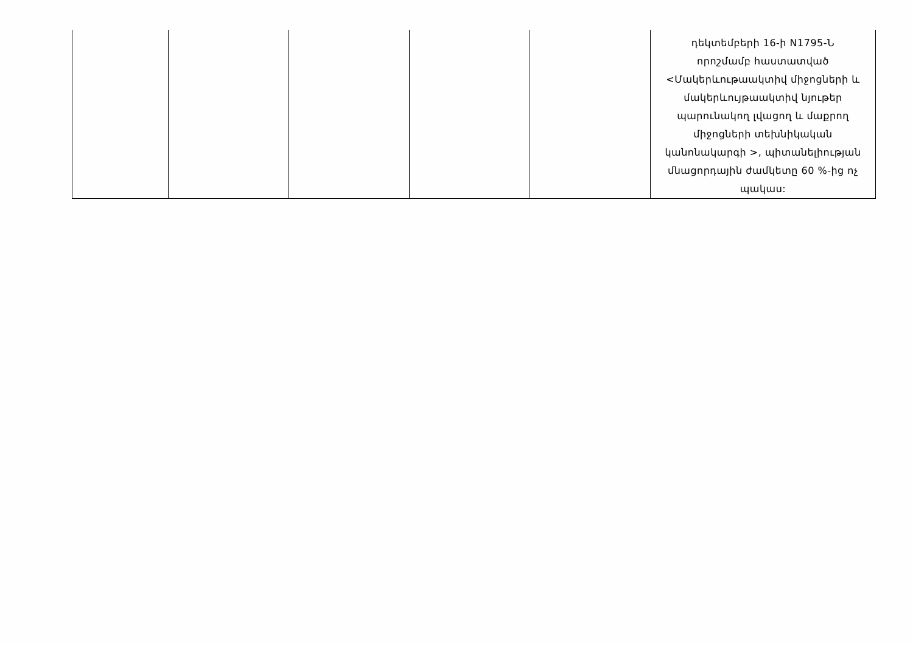| | | | | | դեկտեմբերի 16-ի N1795-Ն որոշմամբ հաստատված <Մակերևութաակտիվ միջոցների և մակերևույթաակտիվ նյութեր պարունակող լվացող և մաքրող միջոցների տեխնիկական կանոնակարգի >, պիտանելիության մնացորդային ժամկետը 60 %-ից ոչ պակաս: |